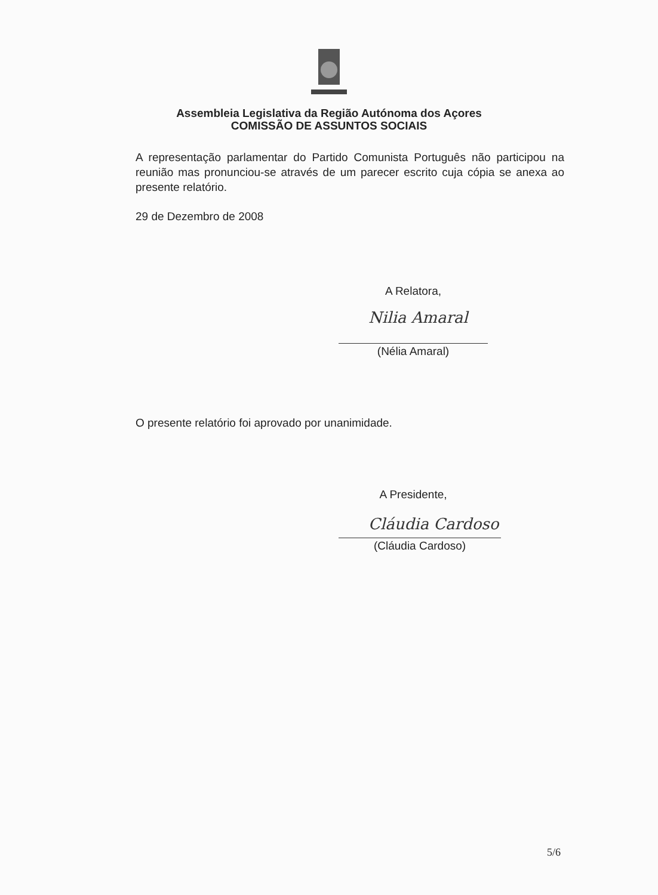Assembleia Legislativa da Região Autónoma dos Açores
COMISSÃO DE ASSUNTOS SOCIAIS
A representação parlamentar do Partido Comunista Português não participou na reunião mas pronunciou-se através de um parecer escrito cuja cópia se anexa ao presente relatório.
29 de Dezembro de 2008
A Relatora,
Nilia Amaral
(Nélia Amaral)
O presente relatório foi aprovado por unanimidade.
A Presidente,
Cláudia Cardoso
(Cláudia Cardoso)
5/6